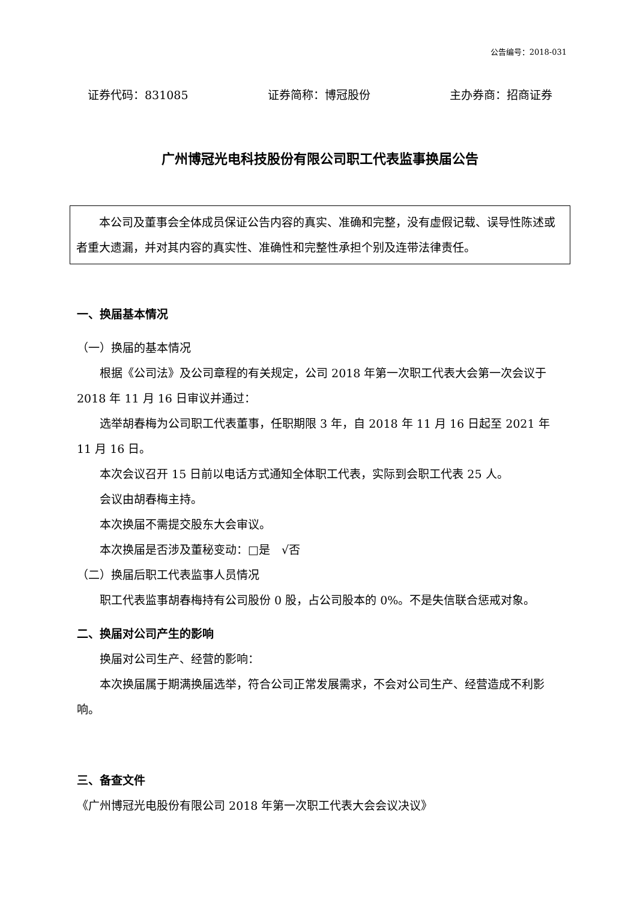公告编号：2018-031
证券代码：831085 证券简称：博冠股份 主办券商：招商证券
广州博冠光电科技股份有限公司职工代表监事换届公告
本公司及董事会全体成员保证公告内容的真实、准确和完整，没有虚假记载、误导性陈述或者重大遗漏，并对其内容的真实性、准确性和完整性承担个别及连带法律责任。
一、换届基本情况
（一）换届的基本情况
根据《公司法》及公司章程的有关规定，公司 2018 年第一次职工代表大会第一次会议于 2018 年 11 月 16 日审议并通过：
选举胡春梅为公司职工代表董事，任职期限 3 年，自 2018 年 11 月 16 日起至 2021 年 11 月 16 日。
本次会议召开 15 日前以电话方式通知全体职工代表，实际到会职工代表 25 人。
会议由胡春梅主持。
本次换届不需提交股东大会审议。
本次换届是否涉及董秘变动：□是　√否
（二）换届后职工代表监事人员情况
职工代表监事胡春梅持有公司股份 0 股，占公司股本的 0%。不是失信联合惩戒对象。
二、换届对公司产生的影响
换届对公司生产、经营的影响：
本次换届属于期满换届选举，符合公司正常发展需求，不会对公司生产、经营造成不利影响。
三、备查文件
《广州博冠光电股份有限公司 2018 年第一次职工代表大会会议决议》